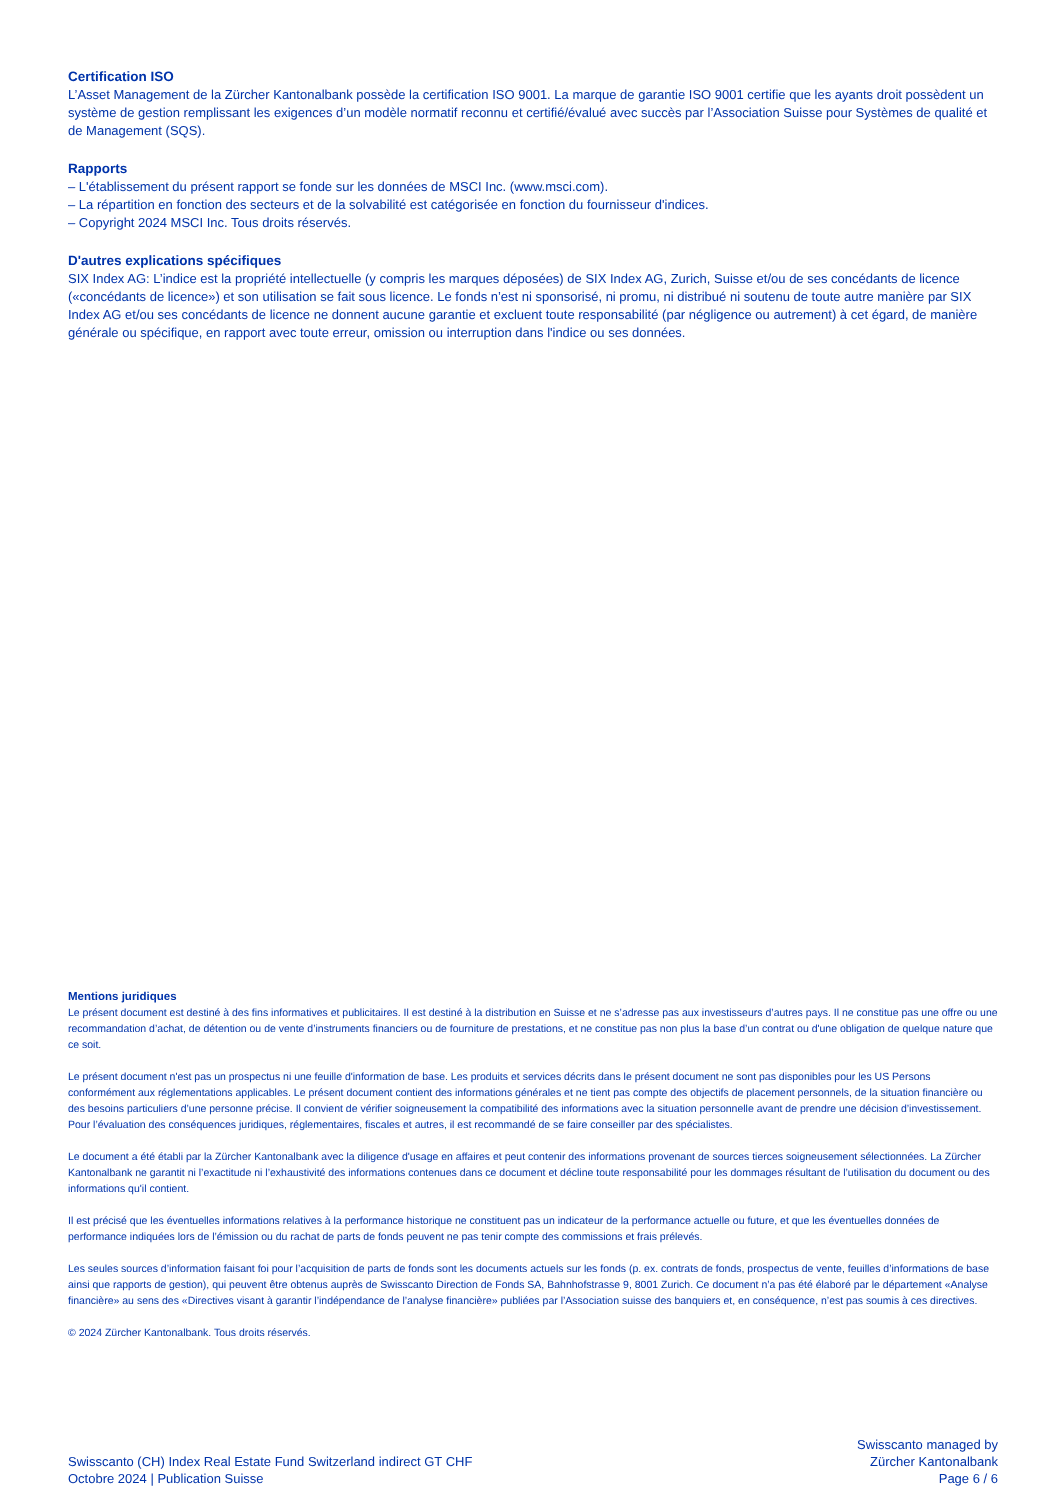Certification ISO
L’Asset Management de la Zürcher Kantonalbank possède la certification ISO 9001. La marque de garantie ISO 9001 certifie que les ayants droit possèdent un système de gestion remplissant les exigences d’un modèle normatif reconnu et certifié/évalué avec succès par l’Association Suisse pour Systèmes de qualité et de Management (SQS).
Rapports
– L'établissement du présent rapport se fonde sur les données de MSCI Inc. (www.msci.com).
– La répartition en fonction des secteurs et de la solvabilité est catégorisée en fonction du fournisseur d'indices.
– Copyright 2024 MSCI Inc. Tous droits réservés.
D'autres explications spécifiques
SIX Index AG: L’indice est la propriété intellectuelle (y compris les marques déposées) de SIX Index AG, Zurich, Suisse et/ou de ses concédants de licence («concédants de licence») et son utilisation se fait sous licence. Le fonds n’est ni sponsorisé, ni promu, ni distribué ni soutenu de toute autre manière par SIX Index AG et/ou ses concédants de licence ne donnent aucune garantie et excluent toute responsabilité (par négligence ou autrement) à cet égard, de manière générale ou spécifique, en rapport avec toute erreur, omission ou interruption dans l'indice ou ses données.
Mentions juridiques
Le présent document est destiné à des fins informatives et publicitaires. Il est destiné à la distribution en Suisse et ne s’adresse pas aux investisseurs d’autres pays. Il ne constitue pas une offre ou une recommandation d’achat, de détention ou de vente d’instruments financiers ou de fourniture de prestations, et ne constitue pas non plus la base d’un contrat ou d'une obligation de quelque nature que ce soit.
Le présent document n'est pas un prospectus ni une feuille d'information de base. Les produits et services décrits dans le présent document ne sont pas disponibles pour les US Persons conformément aux réglementations applicables. Le présent document contient des informations générales et ne tient pas compte des objectifs de placement personnels, de la situation financière ou des besoins particuliers d’une personne précise. Il convient de vérifier soigneusement la compatibilité des informations avec la situation personnelle avant de prendre une décision d’investissement. Pour l’évaluation des conséquences juridiques, réglementaires, fiscales et autres, il est recommandé de se faire conseiller par des spécialistes.
Le document a été établi par la Zürcher Kantonalbank avec la diligence d'usage en affaires et peut contenir des informations provenant de sources tierces soigneusement sélectionnées. La Zürcher Kantonalbank ne garantit ni l’exactitude ni l’exhaustivité des informations contenues dans ce document et décline toute responsabilité pour les dommages résultant de l’utilisation du document ou des informations qu'il contient.
Il est précisé que les éventuelles informations relatives à la performance historique ne constituent pas un indicateur de la performance actuelle ou future, et que les éventuelles données de performance indiquées lors de l’émission ou du rachat de parts de fonds peuvent ne pas tenir compte des commissions et frais prélevés.
Les seules sources d’information faisant foi pour l’acquisition de parts de fonds sont les documents actuels sur les fonds (p. ex. contrats de fonds, prospectus de vente, feuilles d’informations de base ainsi que rapports de gestion), qui peuvent être obtenus auprès de Swisscanto Direction de Fonds SA, Bahnhofstrasse 9, 8001 Zurich. Ce document n’a pas été élaboré par le département «Analyse financière» au sens des «Directives visant à garantir l’indépendance de l’analyse financière» publiées par l’Association suisse des banquiers et, en conséquence, n’est pas soumis à ces directives.
© 2024 Zürcher Kantonalbank. Tous droits réservés.
Swisscanto (CH) Index Real Estate Fund Switzerland indirect GT CHF
Octobre 2024 | Publication Suisse
Swisscanto managed by
Zürcher Kantonalbank
Page 6 / 6